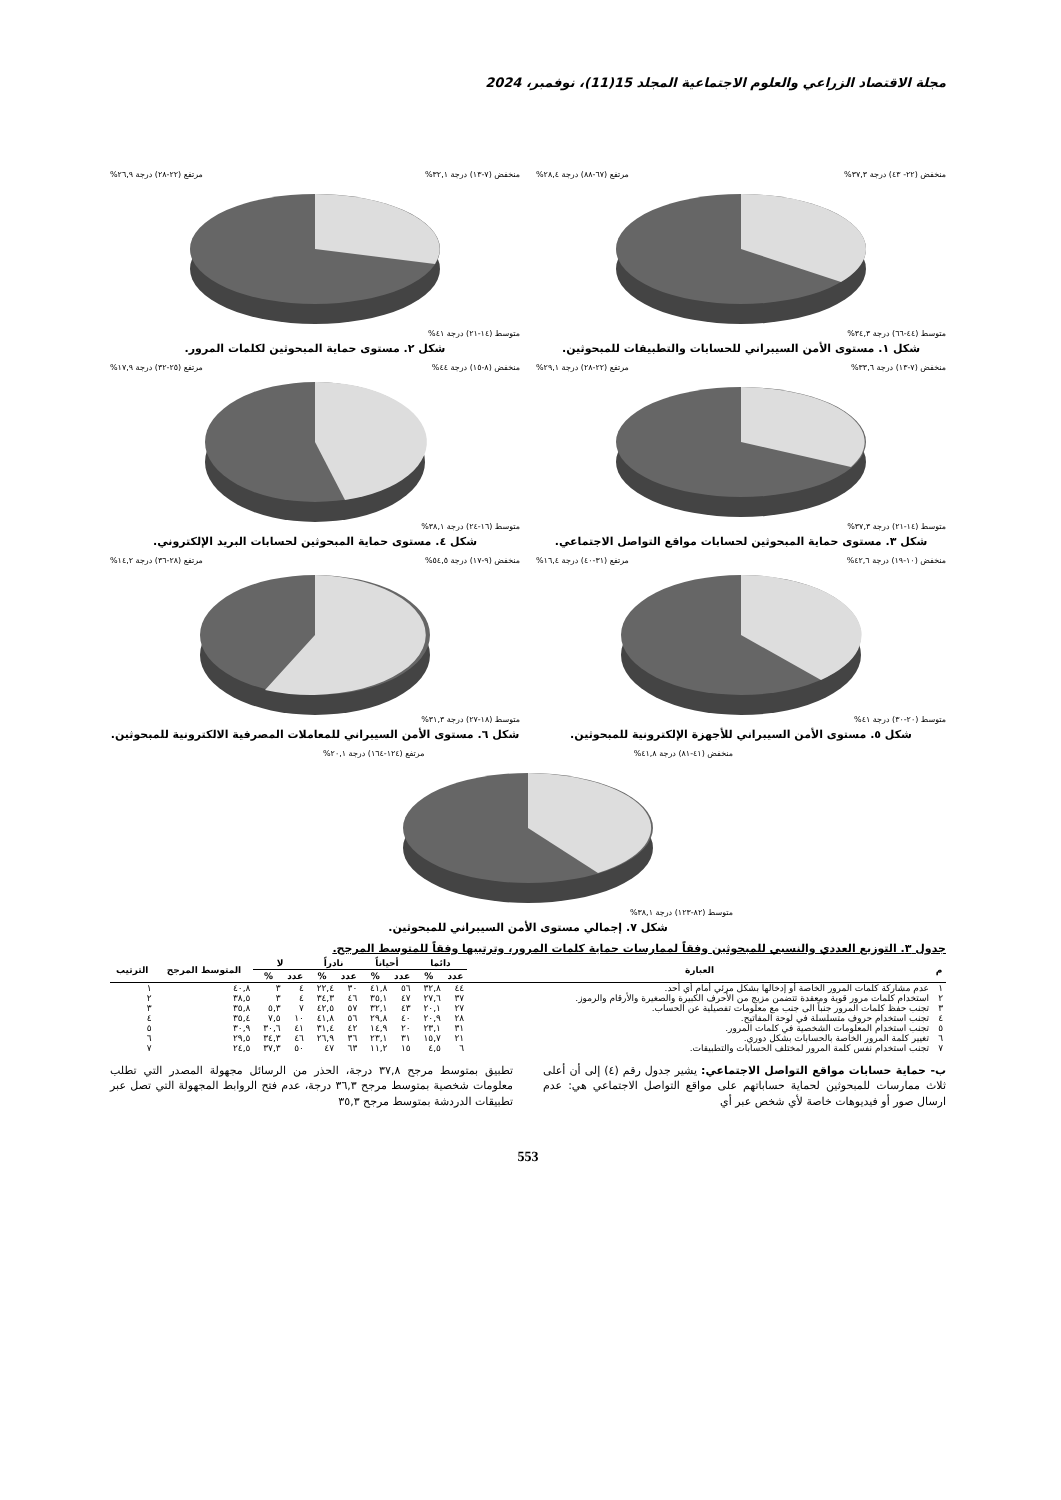مجلة الاقتصاد الزراعي والعلوم الاجتماعية المجلد 15(11)، نوفمبر، 2024
منخفض (٢٢- ٤٣) درجة ٣٧,٣% مرتفع (٦٧-٨٨) درجة ٢٨,٤%
متوسط (٤٤-٦٦) درجة ٣٤,٣%
شكل ١. مستوى الأمن السيبراني للحسابات والتطبيقات للمبحوثين.
منخفض (٧-١٣) درجة ٣٢,١% مرتفع (٢٢-٢٨) درجة ٢٦,٩%
متوسط (١٤-٢١) درجة ٤١%
شكل ٢. مستوى حماية المبحوثين لكلمات المرور.
منخفض (٧-١٣) درجة ٣٣,٦% مرتفع (٢٢-٢٨) درجة ٢٩,١%
متوسط (١٤-٢١) درجة ٣٧,٣%
شكل ٣. مستوى حماية المبحوثين لحسابات مواقع التواصل الاجتماعي.
منخفض (٨-١٥) درجة ٤٤% مرتفع (٢٥-٣٢) درجة ١٧,٩%
متوسط (١٦-٢٤) درجة ٣٨,١%
شكل ٤. مستوى حماية المبحوثين لحسابات البريد الإلكتروني.
منخفض (١٠-١٩) درجة ٤٢,٦% مرتفع (٣١-٤٠) درجة ١٦,٤%
متوسط (٢٠-٣٠) درجة ٤١%
شكل ٥. مستوى الأمن السيبراني للأجهزة الإلكترونية للمبحوثين.
منخفض (٩-١٧) درجة ٥٤,٥% مرتفع (٢٨-٣٦) درجة ١٤,٢%
متوسط (١٨-٢٧) درجة ٣١,٣%
شكل ٦. مستوى الأمن السيبراني للمعاملات المصرفية الالكترونية للمبحوثين.
منخفض (٤١-٨١) درجة ٤١,٨% مرتفع (١٢٤-١٦٤) درجة ٢٠,١%
متوسط (٨٢-١٢٣) درجة ٣٨,١%
شكل ٧. إجمالي مستوى الأمن السيبراني للمبحوثين.
جدول ٣. التوزيع العددي والنسبي للمبحوثين وفقاً لممارسات حماية كلمات المرور، وترتيبها وفقاً للمتوسط المرجح.
| م | العبارة | دائما | | أحياناً | | نادراً | | لا | | المتوسط المرجح | الترتيب |
| --- | --- | --- | --- | --- | --- | --- | --- | --- | --- | --- | --- |
| | | عدد | % | عدد | % | عدد | % | عدد | % | | |
| ١ | عدم مشاركة كلمات المرور الخاصة أو إدخالها بشكل مرئي أمام أي أحد. | ٤٤ | ٣٢,٨ | ٥٦ | ٤١,٨ | ٣٠ | ٢٢,٤ | ٤ | ٣ | ٤٠,٨ | ١ |
| ٢ | استخدام كلمات مرور قوية ومعقدة تتضمن مزيج من الأحرف الكبيرة والصغيرة والأرقام والرموز. | ٣٧ | ٢٧,٦ | ٤٧ | ٣٥,١ | ٤٦ | ٣٤,٣ | ٤ | ٣ | ٣٨,٥ | ٢ |
| ٣ | تجنب حفظ كلمات المرور جنباً الى جنب مع معلومات تفصيلية عن الحساب. | ٢٧ | ٢٠,١ | ٤٣ | ٣٢,١ | ٥٧ | ٤٢,٥ | ٧ | ٥,٣ | ٣٥,٨ | ٣ |
| ٤ | تجنب استخدام حروف متسلسلة في لوحة المفاتيح. | ٢٨ | ٢٠,٩ | ٤٠ | ٢٩,٨ | ٥٦ | ٤١,٨ | ١٠ | ٧,٥ | ٣٥,٤ | ٤ |
| ٥ | تجنب استخدام المعلومات الشخصية في كلمات المرور. | ٣١ | ٢٣,١ | ٢٠ | ١٤,٩ | ٤٢ | ٣١,٤ | ٤١ | ٣٠,٦ | ٣٠,٩ | ٥ |
| ٦ | تغيير كلمة المرور الخاصة بالحسابات بشكل دوري. | ٢١ | ١٥,٧ | ٣١ | ٢٣,١ | ٣٦ | ٢٦,٩ | ٤٦ | ٣٤,٣ | ٢٩,٥ | ٦ |
| ٧ | تجنب استخدام نفس كلمة المرور لمختلف الحسابات والتطبيقات. | ٦ | ٤,٥ | ١٥ | ١١,٢ | ٦٣ | ٤٧ | ٥٠ | ٣٧,٣ | ٢٤,٥ | ٧ |
ب- حماية حسابات مواقع التواصل الاجتماعي: يشير جدول رقم (٤) إلى أن أعلى ثلاث ممارسات للمبحوثين لحماية حساباتهم على مواقع التواصل الاجتماعي هي: عدم ارسال صور أو فيديوهات خاصة لأي شخص عبر أي
تطبيق بمتوسط مرجح ٣٧,٨ درجة، الحذر من الرسائل مجهولة المصدر التي تطلب معلومات شخصية بمتوسط مرجح ٣٦,٣ درجة، عدم فتح الروابط المجهولة التي تصل عبر تطبيقات الدردشة بمتوسط مرجح ٣٥,٣
553